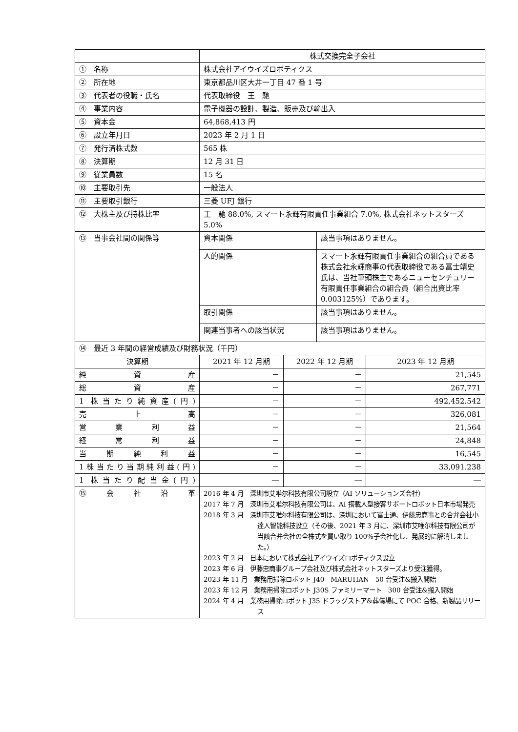| | 株式交換完全子会社 | | | |
| ① 名称 | 株式会社アイウイズロボティクス | | | |
| ② 所在地 | 東京都品川区大井一丁目 47 番 1 号 | | | |
| ③ 代表者の役職・氏名 | 代表取締役 王 馳 | | | |
| ④ 事業内容 | 電子機器の設計、製造、販売及び輸出入 | | | |
| ⑤ 資本金 | 64,868,413 円 | | | |
| ⑥ 設立年月日 | 2023 年 2 月 1 日 | | | |
| ⑦ 発行済株式数 | 565 株 | | | |
| ⑧ 決算期 | 12 月 31 日 | | | |
| ⑨ 従業員数 | 15 名 | | | |
| ⑩ 主要取引先 | 一般法人 | | | |
| ⑪ 主要取引銀行 | 三菱 UFJ 銀行 | | | |
| ⑫ 大株主及び持株比率 | 王 馳 88.0%, スマート永輝有限責任事業組合 7.0%, 株式会社ネットスターズ 5.0% | | | |
| ⑬ 当事会社間の関係等 | 資本関係 | | 該当事項はありません。 | |
| | 人的関係 | | スマート永輝有限責任事業組合の組合員である株式会社永輝商事の代表取締役である冨士靖史氏は、当社筆頭株主であるニューセンチュリー有限責任事業組合の組合員（組合出資比率 0.003125%）であります。 | |
| | 取引関係 | | 該当事項はありません。 | |
| | 関連当事者への該当状況 | | 該当事項はありません。 | |
| ⑭ 最近 3 年間の経営成績及び財務状況（千円） | | | | |
| 決算期 | 2021 年 12 月期 | 2022 年 12 月期 | | 2023 年 12 月期 |
| 純資産 | － | － | | 21,545 |
| 総資産 | － | － | | 267,771 |
| 1 株当たり純資産(円) | － | － | | 492,452.542 |
| 売上高 | － | － | | 326,081 |
| 営業利益 | － | － | | 21,564 |
| 経常利益 | － | － | | 24,848 |
| 当期純利益 | － | － | | 16,545 |
| 1株当たり当期純利益(円) | － | － | | 33,091.238 |
| 1 株当たり配当金(円) | ― | ― | | ― |
| ⑮会社沿革 | 2016 年 4 月 深圳市艾唯尔科技有限公司設立（AI ソリューションズ会社） 2017 年 7 月 深圳市艾唯尔科技有限公司は、AI 搭載人型接客サポートロボット日本市場発売 2018 年 3 月 深圳市艾唯尔科技有限公司は、深圳において富士通、伊藤忠商事との合弁会社小達人智能科技設立（その後、2021 年 3 月に、深圳市艾唯尔科技有限公司が当該合弁会社の全株式を買い取り 100%子会社化し、発展的に解消しました。） 2023 年 2 月 日本において株式会社アイウイズロボティクス設立 2023 年 6 月 伊藤忠商事グループ会社及び株式会社ネットスターズより受注獲得。 2023 年 11 月 業務用掃除ロボット J40 MARUHAN 50 台受注&搬入開始 2023 年 12 月 業務用掃除ロボット J30S ファミリーマート 300 台受注&搬入開始 2024 年 4 月 業務用掃除ロボット J35 ドラッグストア&葬儀場にて POC 合格、新製品リリース | | | |